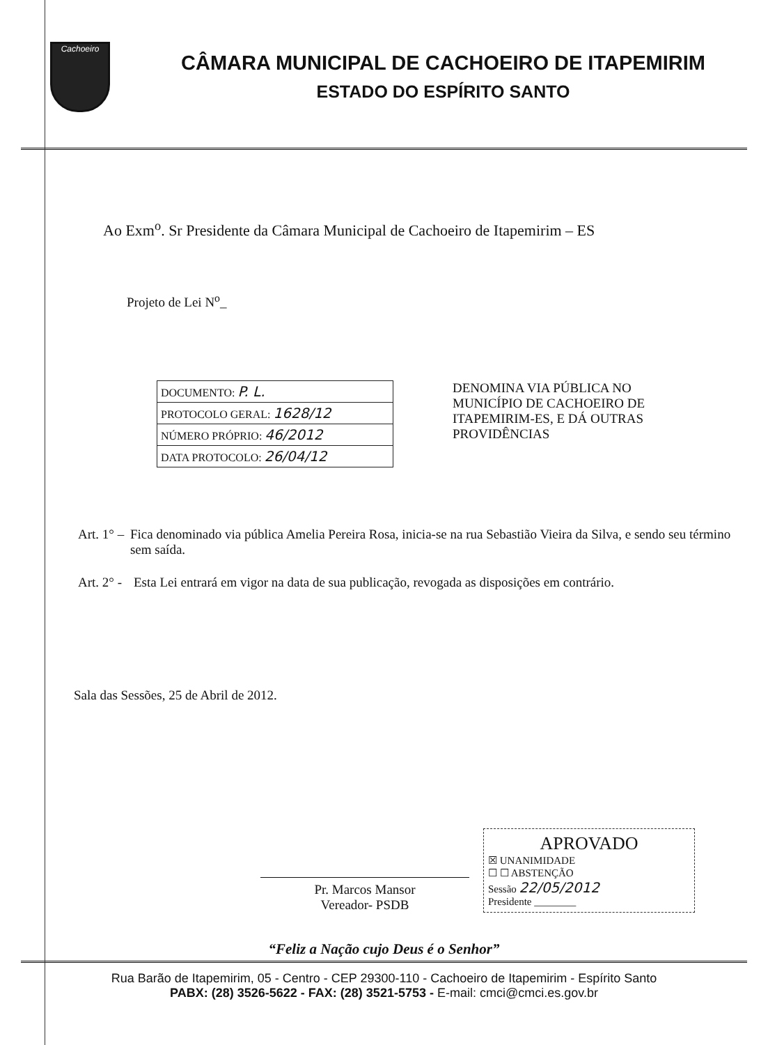Cachoeiro
CÂMARA MUNICIPAL DE CACHOEIRO DE ITAPEMIRIM
ESTADO DO ESPÍRITO SANTO
Ao Exm<sup>o</sup>. Sr Presidente da Câmara Municipal de Cachoeiro de Itapemirim – ES
Projeto de Lei N<sup>o</sup>_
| DOCUMENTO: P. L. |
| PROTOCOLO GERAL: 1628/12 |
| NÚMERO PRÓPRIO: 46/2012 |
| DATA PROTOCOLO: 26/04/12 |
DENOMINA VIA PÚBLICA NO MUNICÍPIO DE CACHOEIRO DE ITAPEMIRIM-ES, E DÁ OUTRAS PROVIDÊNCIAS
Art. 1° – Fica denominado via pública Amelia Pereira Rosa, inicia-se na rua Sebastião Vieira da Silva, e sendo seu término sem saída.
Art. 2° - Esta Lei entrará em vigor na data de sua publicação, revogada as disposições em contrário.
Sala das Sessões, 25 de Abril de 2012.
Pr. Marcos Mansor
Vereador- PSDB
APROVADO
☒ UNANIMIDADE
☐ ☐ ABSTENÇÃO
Sessão 22/05/2012
Presidente ________
“Feliz a Nação cujo Deus é o Senhor”
Rua Barão de Itapemirim, 05 - Centro - CEP 29300-110 - Cachoeiro de Itapemirim - Espírito Santo
PABX: (28) 3526-5622 - FAX: (28) 3521-5753 - E-mail: cmci@cmci.es.gov.br